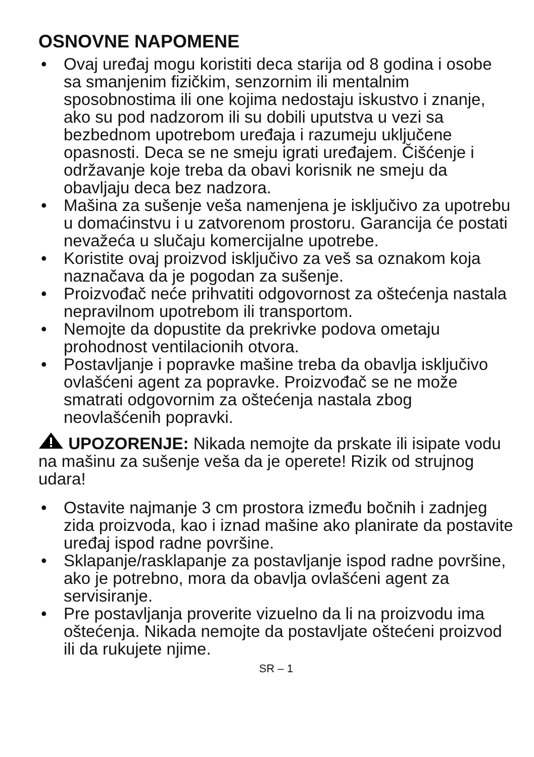OSNOVNE NAPOMENE
• Ovaj uređaj mogu koristiti deca starija od 8 godina i osobe sa smanjenim fizičkim, senzornim ili mentalnim sposobnostima ili one kojima nedostaju iskustvo i znanje, ako su pod nadzorom ili su dobili uputstva u vezi sa bezbednom upotrebom uređaja i razumeju uključene opasnosti. Deca se ne smeju igrati uređajem. Čišćenje i održavanje koje treba da obavi korisnik ne smeju da obavljaju deca bez nadzora.
• Mašina za sušenje veša namenjena je isključivo za upotrebu u domaćinstvu i u zatvorenom prostoru. Garancija će postati nevažeća u slučaju komercijalne upotrebe.
• Koristite ovaj proizvod isključivo za veš sa oznakom koja naznačava da je pogodan za sušenje.
• Proizvođač neće prihvatiti odgovornost za oštećenja nastala nepravilnom upotrebom ili transportom.
• Nemojte da dopustite da prekrivke podova ometaju prohodnost ventilacionih otvora.
• Postavljanje i popravke mašine treba da obavlja isključivo ovlašćeni agent za popravke. Proizvođač se ne može smatrati odgovornim za oštećenja nastala zbog neovlašćenih popravki.
UPOZORENJE: Nikada nemojte da prskate ili isipate vodu na mašinu za sušenje veša da je operete! Rizik od strujnog udara!
• Ostavite najmanje 3 cm prostora između bočnih i zadnjeg zida proizvoda, kao i iznad mašine ako planirate da postavite uređaj ispod radne površine.
• Sklapanje/rasklapanje za postavljanje ispod radne površine, ako je potrebno, mora da obavlja ovlašćeni agent za servisiranje.
• Pre postavljanja proverite vizuelno da li na proizvodu ima oštećenja. Nikada nemojte da postavljate oštećeni proizvod ili da rukujete njime.
SR – 1